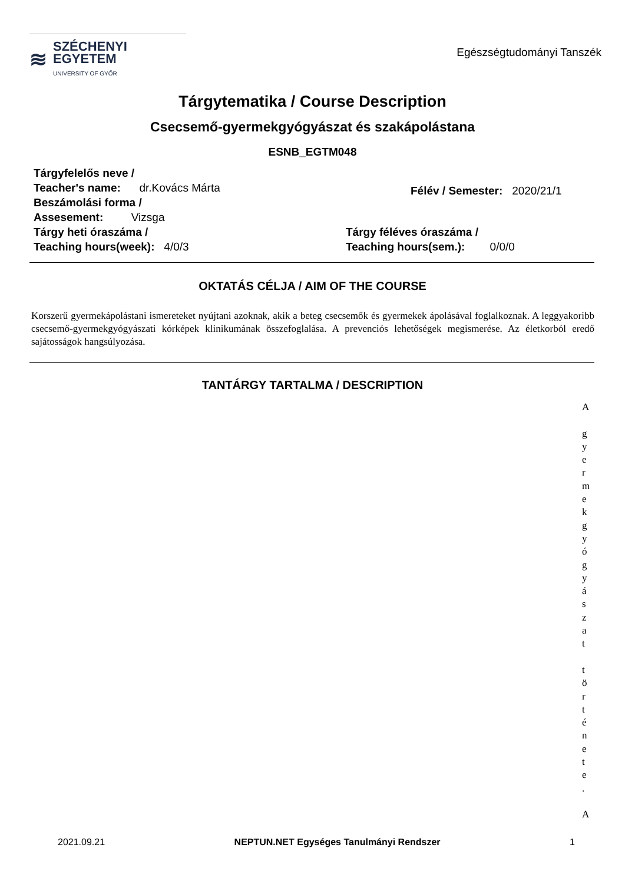≋
SZÉCHENYI
EGYETEM
UNIVERSITY OF GYŐR
Egészségtudományi Tanszék
Tárgytematika / Course Description
Csecsemő-gyermekgyógyászat és szakápolástana
ESNB_EGTM048
Tárgyfelelős neve /
Teacher's name: dr.Kovács Márta
Beszámolási forma /
Assesement: Vizsga
Félév / Semester: 2020/21/1
Tárgy heti óraszáma /
Teaching hours(week): 4/0/3
Tárgy féléves óraszáma /
Teaching hours(sem.): 0/0/0
OKTATÁS CÉLJA / AIM OF THE COURSE
Korszerű gyermekápolástani ismereteket nyújtani azoknak, akik a beteg csecsemők és gyermekek ápolásával foglalkoznak. A leggyakoribb csecsemő-gyermekgyógyászati kórképek klinikumának összefoglalása. A prevenciós lehetőségek megismerése. Az életkorból eredő sajátosságok hangsúlyozása.
TANTÁRGY TARTALMA / DESCRIPTION
A
g
y
e
r
m
e
k
g
y
ó
g
y
á
s
z
a
t
t
ö
r
t
é
n
e
t
e
.
A
2021.09.21 NEPTUN.NET Egységes Tanulmányi Rendszer 1